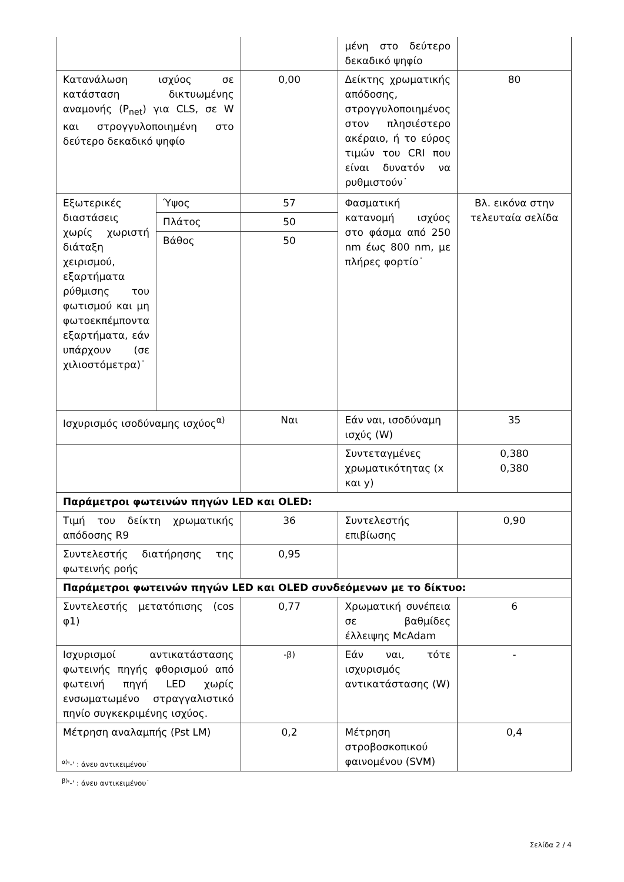| | | | μένη στο δεύτερο δεκαδικό ψηφίο | |
| Κατανάλωση ισχύος σε κατάσταση δικτυωμένης αναμονής (P<sub>net</sub>) για CLS, σε W και στρογγυλοποιημένη στο δεύτερο δεκαδικό ψηφίο | | 0,00 | Δείκτης χρωματικής απόδοσης, στρογγυλοποιημένος στον πλησιέστερο ακέραιο, ή το εύρος τιμών του CRI που είναι δυνατόν να ρυθμιστούν˙ | 80 |
| Εξωτερικές διαστάσεις χωρίς χωριστή διάταξη χειρισμού, εξαρτήματα ρύθμισης του φωτισμού και μη φωτοεκπέμποντα εξαρτήματα, εάν υπάρχουν (σε χιλιοστόμετρα)˙ | Ύψος | 57 | Φασματική κατανομή ισχύος στο φάσμα από 250 nm έως 800 nm, με πλήρες φορτίο˙ | Βλ. εικόνα στην τελευταία σελίδα |
| | Πλάτος | 50 | | |
| | Βάθος | 50 | | |
| Ισχυρισμός ισοδύναμης ισχύος<sup>α)</sup> | | Ναι | Εάν ναι, ισοδύναμη ισχύς (W) | 35 |
| | | | Συντεταγμένες χρωματικότητας (x και y) | 0,380 0,380 |
| Παράμετροι φωτεινών πηγών LED και OLED: | | | | |
| Τιμή του δείκτη χρωματικής απόδοσης R9 | | 36 | Συντελεστής επιβίωσης | 0,90 |
| Συντελεστής διατήρησης της φωτεινής ροής | | 0,95 | | |
| Παράμετροι φωτεινών πηγών LED και OLED συνδεόμενων με το δίκτυο: | | | | |
| Συντελεστής μετατόπισης (cos φ1) | | 0,77 | Χρωματική συνέπεια σε βαθμίδες έλλειψης McAdam | 6 |
| Ισχυρισμοί αντικατάστασης φωτεινής πηγής φθορισμού από φωτεινή πηγή LED χωρίς ενσωματωμένο στραγγαλιστικό πηνίο συγκεκριμένης ισχύος. | | <sup>-β)</sup> | Εάν ναι, τότε ισχυρισμός αντικατάστασης (W) | - |
| Μέτρηση αναλαμπής (Pst LM) | | 0,2 | Μέτρηση στροβοσκοπικού φαινομένου (SVM) | 0,4 |
<sup>α)</sup>'-' : άνευ αντικειμένου˙
<sup>β)</sup>'-' : άνευ αντικειμένου˙
Σελίδα 2 / 4